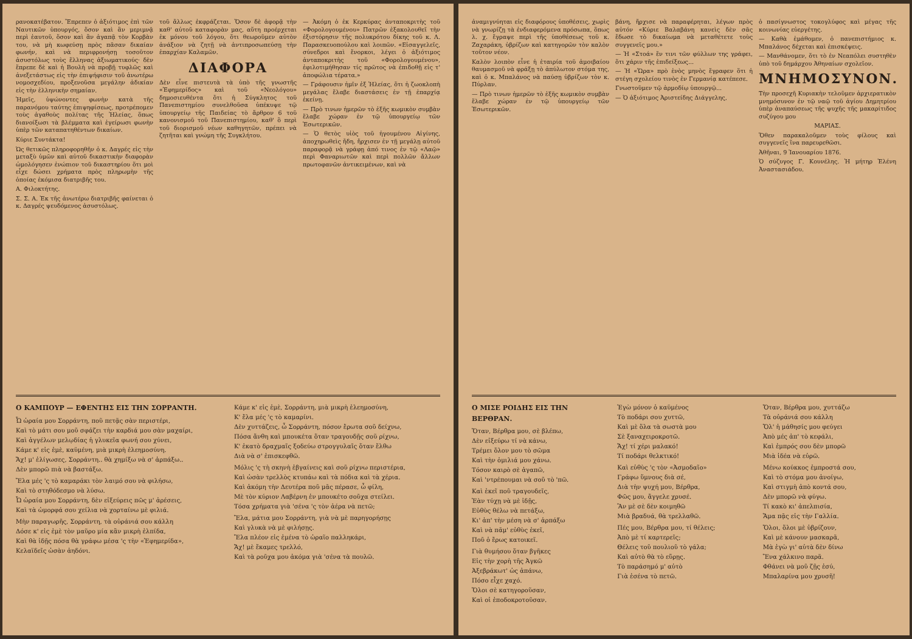ρανοκατέβατον. Ἔπρεπεν ὁ ἀξιότιμος ἐπὶ τῶν Ναυτικῶν ὑπουργός, ὅσον καὶ ἂν μεριμνᾷ περὶ ἑαυτοῦ, ὅσον καὶ ἂν ἀγαπᾷ τὸν Κορβὰν του, νὰ μὴ κωφεύσῃ πρὸς πᾶσαν δικαίαν φωνήν, καὶ νὰ περιφρονήσῃ τοσοῦτον ἀσυστόλως τοὺς ἕλληνας ἀξιωματικούς· δὲν ἔπρεπε δὲ καὶ ἡ Βουλὴ νὰ προβῇ τυφλῶς καὶ ἀνεξετάστως εἰς τὴν ἐπιψήφισιν τοῦ ἀνωτέρω νομοσχεδίου, προξενοῦσα μεγάλην ἀδικίαν εἰς τὴν ἑλληνικὴν σημαίαν.
Ἡμεῖς, ὑψώνοντες φωνὴν κατὰ τῆς παρανόμου ταύτης ἐπιψηφίσεως, προτρέπομεν τοὺς ἀγαθοὺς πολίτας τῆς Ἠλείας, ὅπως διανοίξωσι τὰ βλέμματα καὶ ἐγείρωσι φωνὴν ὑπὲρ τῶν καταπατηθέντων δικαίων.
Κύριε Συντάκτα!
Ὡς θετικῶς πληροφορηθῆν ὁ κ. Δαγρές εἰς τὴν μεταξὺ ὑμῶν καὶ αὐτοῦ δικαστικὴν διαφορὰν ὡμολόγησεν ἐνώπιον τοῦ δικαστηρίου ὅτι μοὶ εἶχε δώσει χρήματα πρὸς πληρωμὴν τῆς ὁποίας ἐκόμισα διατριβῆς του.
Α. Φιλοκτήτης.
Σ. Σ. Α. Ἐκ τῆς ἀνωτέρω διατριβῆς φαίνεται ὁ κ. Δαγρές ψευδόμενος ἀσυστόλως.
τοῦ ἄλλως ἐκφράζεται. Ὅσον δὲ ἀφορᾷ τὴν καθ' αὐτοῦ καταφορὰν μας, αὕτη προέρχεται ἐκ μόνου τοῦ λόγου, ὅτι θεωροῦμεν αὐτὸν ἀνάξιον νὰ ζητῇ νὰ ἀντιπροσωπεύσῃ τὴν ἐπαρχίαν Καλαμῶν.
ΔΙΑΦΟΡΑ
Δὲν εἶνε πιστευτὰ τὰ ὑπὸ τῆς γνωστῆς «Ἐφημερίδος» καὶ τοῦ «Νεολόγου» δημοσιευθέντα ὅτι ἡ Σύγκλητος τοῦ Πανεπιστημίου συνελθοῦσα ὑπέκυψε τῷ ὑπουργείῳ τῆς Παιδείας τὸ ἄρθρον 6 τοῦ κανονισμοῦ τοῦ Πανεπιστημίου, καθ' ὃ περὶ τοῦ διορισμοῦ νέων καθηγητῶν, πρέπει νὰ ζητῆται καὶ γνώμη τῆς Συγκλήτου.
— Ἀκόμη ὁ ἐκ Κερκύρας ἀνταποκριτὴς τοῦ «Φορολογουμένου» Πατρῶν ἐξακολουθεῖ τὴν ἐξιστόρησιν τῆς πολυκρότου δίκης τοῦ κ. Λ. Παρασκευοπούλου καὶ λοιπῶν. «Εἰσαγγελεῖς, σύνεδροι καὶ ἔνορκοι, λέγει ὁ ἀξιότιμος ἀνταποκριτὴς τοῦ «Φορολογουμένου», ἐφιλοτιμήθησαν τίς πρῶτος νὰ ἐπιδοθῇ εἰς τ' ἀποφώλια τέρατα.»
— Γράφουσιν ἡμῖν ἐξ Ἠλείας, ὅτι ἡ ζωοκλοπὴ μεγάλας ἔλαβε διαστάσεις ἐν τῇ ἐπαρχίᾳ ἐκείνῃ.
— Πρὸ τινων ἡμερῶν τὸ ἑξῆς κωμικὸν συμβὰν ἔλαβε χώραν ἐν τῷ ὑπουργείῳ τῶν Ἐσωτερικῶν.
— Ὁ θετὸς υἱὸς τοῦ ἡγουμένου Αἰγίνης, ἀποχηρωθεὶς ἤδη, ἤρχισεν ἐν τῇ μεγάλῃ αὐτοῦ παραφορᾷ νὰ γράφῃ ἀπό τινος ἐν τῷ «Λαῷ» περὶ Φαναριωτῶν καὶ περὶ πολλῶν ἄλλων πρωτοφανῶν ἀντικειμένων, καὶ νὰ
Ο ΚΑΜΠΟΥΡ — ΕΦΕΝΤΗΣ ΕΙΣ ΤΗΝ ΣΟΡΡΑΝΤΗ.
Ὦ ὡραία μου Σορράντη, ποῦ πετᾷς σὰν περιστέρι,
Καὶ τὸ μάτι σου μοῦ σφάζει τὴν καρδιά μου σὰν μαχαίρι,
Καὶ ἀγγέλων μελῳδίας ἡ γλυκεῖα φωνή σου χύνει,
Κάμε κ' εἰς ἐμὲ, καϋμένη, μιὰ μικρὴ ἐλεημοσύνη.
Ἄχ! μ' ἐλίγωσες, Σορράντη.. θὰ χημίξω νὰ σ' ἁρπάξω..
Δὲν μπορῶ πιὰ νὰ βαστάξω.
Ἔλα μές 'ς τὸ καμαράκι τὸν λαιμό σου νὰ φιλήσω,
Καὶ τὸ στηθόδεσμο νὰ λύσω.
Ὦ ὡραία μου Σορράντη, δὲν εἰξεύρεις πῶς μ' ἀρέσεις,
Καὶ τὰ ὠμορφά σου χείλια νὰ χορταίνω μὲ φιλιά.
Μὴν παραγωρῆς, Σορράντη, τὰ οὐράνιά σου κάλλη
Δόσε κ' εἰς ἐμὲ τὸν μαῦρο μία κἂν μικρὴ ἐλπίδα,
Καὶ θὰ ἰδῇς πόσα θὰ γράφω μέσα 'ς τὴν «Ἐφημερίδα»,
Κελαϊδεῖς ὡσὰν ἀηδόνι.
Κάμε κ' εἰς ἐμὲ, Σορράντη, μιὰ μικρὴ ἐλεημοσύνη,
Κ' ἔλα μές 'ς τὸ καμαρίνι.
Δὲν χυττάζεις, ὦ Σορράντη, πόσον ἔρωτα σοῦ δείχνω,
Πόσα ἄνθη καὶ μπουκέτα ὅταν τραγουδῇς σοῦ ρίχνω,
Κ' ἑκατὸ δραχμαῖς ξοδεύω στρογγυλαῖς ὅταν ἔλθω
Διὰ νὰ σ' ἐπισκεφθῶ.
Μόλις 'ς τὴ σκηνὴ ἐβγαίνεις καὶ σοῦ ρίχνω περιστέρια,
Καὶ ὡσὰν τρελλὸς κτυπάω καὶ τὰ πόδια καὶ τὰ χέρια.
Καὶ ἀκόμη τὴν Δευτέρα ποῦ μᾶς πέρασε, ὦ φίλη,
Μὲ τὸν κύριον Λαβέρνη ἐν μπουκέτο σοῦχα στείλει.
Τόσα χρήματα γιὰ 'σένα 'ς τὸν ἀέρα νὰ πετῶ;
Ἔλα, μάτια μου Σορράντη, γιὰ νὰ μὲ παρηγορήσῃς
Καὶ γλυκὰ νὰ μὲ φιλήσῃς.
Ἔλα πλέον εἰς ἐμένα τὸ ὡραῖο παλληκάρι,
Ἄχ! μὲ ἔκαμες τρελλό,
Καὶ τὰ ροῦχα μου ἀκόμα γιὰ 'σένα τὰ πουλῶ.
ἀναμιγνύηται εἰς διαφόρους ὑποθέσεις, χωρὶς νὰ γνωρίζῃ τὰ ἐνδιαφερόμενα πρόσωπα, ὅπως λ. χ. ἔγραψε περὶ τῆς ὑποθέσεως τοῦ κ. Ζαχαράκη, ὑβρίζων καὶ κατηγορῶν τὸν καλὸν τοῦτον νέον.
Καλὸν λοιπὸν εἶνε ἡ ἑταιρία τοῦ ἀμοιβαίου θαυμασμοῦ νὰ φράξῃ τὸ ἀπύλωτον στόμα της, καὶ ὁ κ. Μπαλάνος νὰ παύσῃ ὑβρίζων τὸν κ. Πύρλαν.
— Πρὸ τινων ἡμερῶν τὸ ἑξῆς κωμικὸν συμβὰν ἔλαβε χώραν ἐν τῷ ὑπουργείῳ τῶν Ἐσωτερικῶν.
βάνη, ἤρχισε νὰ παραφέρηται, λέγων πρὸς αὐτόν «Κύριε Βαλαβάνη κανεὶς δὲν σᾶς ἔδωσε τὸ δικαίωμα νὰ μεταθέτετε τοὺς συγγενεῖς μου.»
— Ἡ «Στοά» ἔν τινι τῶν φύλλων της γράφει, ὅτι χάριν τῆς ἐπιδείξεως...
— Ἡ «Ὥρα» πρὸ ἑνὸς μηνὸς ἔγραφεν ὅτι ἡ στέγη σχολείου τινὸς ἐν Γερμανίᾳ κατέπεσε.
Γνωστοῦμεν τῷ ἀρμοδίῳ ὑπουργῷ...
— Ὁ ἀξιότιμος Ἀριστείδης Διάγγελης,
ὁ πασίγνωστος τοκογλύφος καὶ μέγας τῆς κοινωνίας εὐεργέτης.
— Καθὰ ἐμάθομεν, ὁ πανεπιστήμιος κ. Μπαλάνος δέχεται καὶ ἐπισκέψεις.
— Μανθάνομεν, ὅτι τὸ ἐν Νεαπόλει συστηθὲν ὑπὸ τοῦ δημάρχου Ἀθηναίων σχολεῖον.
ΜΝΗΜΟΣΥΝΟΝ.
Τὴν προσεχῆ Κυριακὴν τελοῦμεν ἀρχιερατικὸν μνημόσυνον ἐν τῷ ναῷ τοῦ ἁγίου Δημητρίου ὑπὲρ ἀναπαύσεως τῆς ψυχῆς τῆς μακαρίτιδος συζύγου μου
ΜΑΡΙΑΣ.
Ὅθεν παρακαλοῦμεν τοὺς φίλους καὶ συγγενεῖς ἵνα παρευρεθῶσι.
Ἀθῆναι, 9 Ἰανουαρίου 1876.
Ὁ σύζυγος Γ. Κουνέλης. Ἡ μήτηρ Ἑλένη Ἀναστασιάδου.
Ο ΜΙΣΕ ΡΟΙΔΗΣ ΕΙΣ ΤΗΝ ΒΕΡΘΡΑΝ.
Ὅταν, Βέρθρα μου, σὲ βλέπω,
Δὲν εἰξεύρω τί νὰ κάνω,
Τρέμει ὅλον μου τὸ σῶμα
Καὶ τὴν ὁμιλιά μου χάνω.
Τόσον καιρὸ σὲ ἀγαπῶ,
Καὶ 'ντρέπουμαι νὰ σοῦ τὸ 'πῶ.
Καὶ ἐκεῖ ποῦ τραγουδεῖς,
Ἐὰν τύχῃ νὰ μὲ ἰδῇς,
Εὐθὺς θέλω νὰ πετάξω,
Κι' ἀπ' τὴν μέση νὰ σ' ἁρπάξω
Καὶ νὰ πᾶμ' εὐθὺς ἐκεῖ,
Ποῦ ὁ ἔρως κατοικεῖ.
Γιὰ θυμήσου ὅταν βγῆκες
Εἰς τὴν χορὴ τῆς Ἀγκῶ
Ἀξεβράκωτ' ὡς ἀπάνω,
Πόσο εἶχε χαχό.
Ὅλοι σὲ κατηγοροῦσαν,
Καὶ οἱ ἐποδοκροτοῦσαν.
Ἐγὼ μόνον ὁ καϋμένος
Τὸ ποδάρι σου χυττῶ,
Καὶ μὲ ὅλα τὰ σωστὰ μου
Σὲ ξαναχειροκροτῶ.
Ἄχ! τί χέρι μαλακό!
Τί ποδάρι θελκτικό!
Καὶ εὐθὺς 'ς τὸν «Ἀσμοδαῖο»
Γράφω ὕμνους διὰ σέ,
Διὰ τὴν ψυχή μου, Βέρθρα,
Φῶς μου, ἄγγελε χρυσέ.
Ἂν μὲ σὲ δὲν κοιμηθῶ
Μιὰ βραδυά, θὰ τρελλαθῶ.
Πές μου, Βέρθρα μου, τί θέλεις;
Ἀπὸ μὲ τί καρτερεῖς;
Θέλεις τοῦ πουλιοῦ τὸ γάλα;
Καὶ αὐτὸ θὰ τὸ εὕρῃς.
Τὸ παράσημό μ' αὐτὸ
Γιὰ ἐσένα τὸ πετῶ.
Ὅταν, Βέρθρα μου, χυττάζω
Τὰ οὐράνιά σου κάλλη
Ὅλ' ἡ μάθησίς μου φεύγει
Ἀπὸ μές ἀπ' τὸ κεφάλι,
Καὶ ἐμπρός σου δὲν μπορῶ
Μιὰ ἰδέα νὰ εὑρῶ.
Μένω κούκκος ἐμπροστά σου,
Καὶ τὸ στόμα μου ἀνοίγω,
Καὶ στιγμὴ ἀπὸ κοντά σου,
Δὲν μπορῶ νὰ φύγω.
Τί κακὸ κι' ἀπελπισία,
Ἅμα πᾷς εἰς τὴν Γαλλία.
Ὅλοι, ὅλοι μὲ ὑβρίζουν,
Καὶ μὲ κάνουν μασκαρᾶ,
Μὰ ἐγὼ γι' αὐτὰ δὲν δίνω
Ἕνα χάλκινο παρᾶ.
Φθάνει νὰ μοῦ ζῇς ἐσύ,
Μπαλαρίνα μου χρυσῆ!